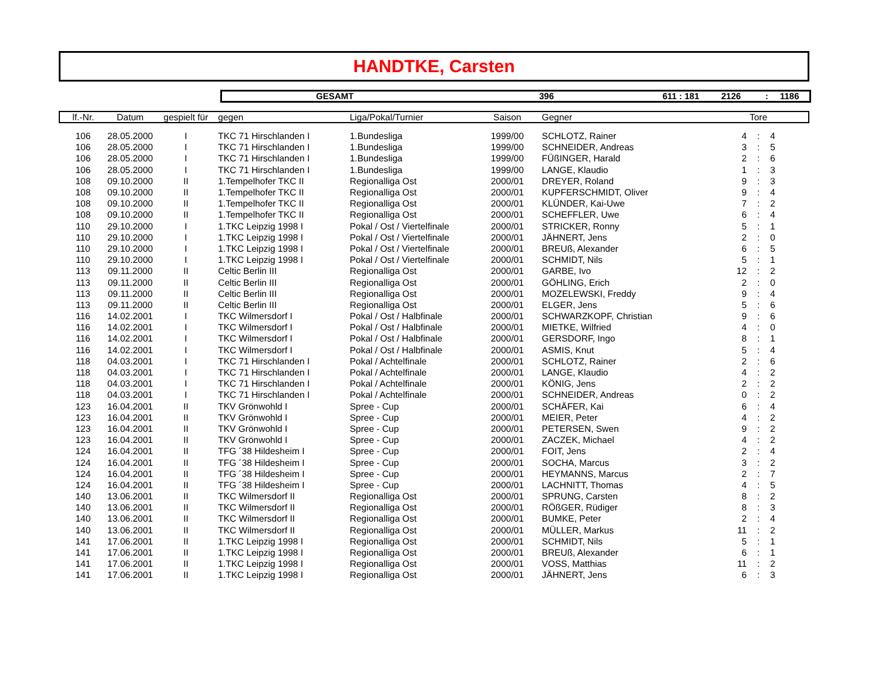HANDTKE, Carsten
GESAMT 396 611 : 181 2126: 1186
| lf.-Nr. | Datum | gespielt für | gegen | Liga/Pokal/Turnier | Saison | Gegner | | Tore | |
| --- | --- | --- | --- | --- | --- | --- | --- | --- | --- |
| 106 | 28.05.2000 | I | TKC 71 Hirschlanden I | 1.Bundesliga | 1999/00 | SCHLOTZ, Rainer | 4 | : | 4 |
| 106 | 28.05.2000 | I | TKC 71 Hirschlanden I | 1.Bundesliga | 1999/00 | SCHNEIDER, Andreas | 3 | : | 5 |
| 106 | 28.05.2000 | I | TKC 71 Hirschlanden I | 1.Bundesliga | 1999/00 | FÜßINGER, Harald | 2 | : | 6 |
| 106 | 28.05.2000 | I | TKC 71 Hirschlanden I | 1.Bundesliga | 1999/00 | LANGE, Klaudio | 1 | : | 3 |
| 108 | 09.10.2000 | II | 1.Tempelhofer TKC II | Regionalliga Ost | 2000/01 | DREYER, Roland | 9 | : | 3 |
| 108 | 09.10.2000 | II | 1.Tempelhofer TKC II | Regionalliga Ost | 2000/01 | KUPFERSCHMIDT, Oliver | 9 | : | 4 |
| 108 | 09.10.2000 | II | 1.Tempelhofer TKC II | Regionalliga Ost | 2000/01 | KLÜNDER, Kai-Uwe | 7 | : | 2 |
| 108 | 09.10.2000 | II | 1.Tempelhofer TKC II | Regionalliga Ost | 2000/01 | SCHEFFLER, Uwe | 6 | : | 4 |
| 110 | 29.10.2000 | I | 1.TKC Leipzig 1998 I | Pokal / Ost / Viertelfinale | 2000/01 | STRICKER, Ronny | 5 | : | 1 |
| 110 | 29.10.2000 | I | 1.TKC Leipzig 1998 I | Pokal / Ost / Viertelfinale | 2000/01 | JÄHNERT, Jens | 2 | : | 0 |
| 110 | 29.10.2000 | I | 1.TKC Leipzig 1998 I | Pokal / Ost / Viertelfinale | 2000/01 | BREUß, Alexander | 6 | : | 5 |
| 110 | 29.10.2000 | I | 1.TKC Leipzig 1998 I | Pokal / Ost / Viertelfinale | 2000/01 | SCHMIDT, Nils | 5 | : | 1 |
| 113 | 09.11.2000 | II | Celtic Berlin III | Regionalliga Ost | 2000/01 | GARBE, Ivo | 12 | : | 2 |
| 113 | 09.11.2000 | II | Celtic Berlin III | Regionalliga Ost | 2000/01 | GÖHLING, Erich | 2 | : | 0 |
| 113 | 09.11.2000 | II | Celtic Berlin III | Regionalliga Ost | 2000/01 | MOZELEWSKI, Freddy | 9 | : | 4 |
| 113 | 09.11.2000 | II | Celtic Berlin III | Regionalliga Ost | 2000/01 | ELGER, Jens | 5 | : | 6 |
| 116 | 14.02.2001 | I | TKC Wilmersdorf I | Pokal / Ost / Halbfinale | 2000/01 | SCHWARZKOPF, Christian | 9 | : | 6 |
| 116 | 14.02.2001 | I | TKC Wilmersdorf I | Pokal / Ost / Halbfinale | 2000/01 | MIETKE, Wilfried | 4 | : | 0 |
| 116 | 14.02.2001 | I | TKC Wilmersdorf I | Pokal / Ost / Halbfinale | 2000/01 | GERSDORF, Ingo | 8 | : | 1 |
| 116 | 14.02.2001 | I | TKC Wilmersdorf I | Pokal / Ost / Halbfinale | 2000/01 | ASMIS, Knut | 5 | : | 4 |
| 118 | 04.03.2001 | I | TKC 71 Hirschlanden I | Pokal / Achtelfinale | 2000/01 | SCHLOTZ, Rainer | 2 | : | 6 |
| 118 | 04.03.2001 | I | TKC 71 Hirschlanden I | Pokal / Achtelfinale | 2000/01 | LANGE, Klaudio | 4 | : | 2 |
| 118 | 04.03.2001 | I | TKC 71 Hirschlanden I | Pokal / Achtelfinale | 2000/01 | KÖNIG, Jens | 2 | : | 2 |
| 118 | 04.03.2001 | I | TKC 71 Hirschlanden I | Pokal / Achtelfinale | 2000/01 | SCHNEIDER, Andreas | 0 | : | 2 |
| 123 | 16.04.2001 | II | TKV Grönwohld I | Spree - Cup | 2000/01 | SCHÄFER, Kai | 6 | : | 4 |
| 123 | 16.04.2001 | II | TKV Grönwohld I | Spree - Cup | 2000/01 | MEIER, Peter | 4 | : | 2 |
| 123 | 16.04.2001 | II | TKV Grönwohld I | Spree - Cup | 2000/01 | PETERSEN, Swen | 9 | : | 2 |
| 123 | 16.04.2001 | II | TKV Grönwohld I | Spree - Cup | 2000/01 | ZACZEK, Michael | 4 | : | 2 |
| 124 | 16.04.2001 | II | TFG ´38 Hildesheim I | Spree - Cup | 2000/01 | FOIT, Jens | 2 | : | 4 |
| 124 | 16.04.2001 | II | TFG ´38 Hildesheim I | Spree - Cup | 2000/01 | SOCHA, Marcus | 3 | : | 2 |
| 124 | 16.04.2001 | II | TFG ´38 Hildesheim I | Spree - Cup | 2000/01 | HEYMANNS, Marcus | 2 | : | 7 |
| 124 | 16.04.2001 | II | TFG ´38 Hildesheim I | Spree - Cup | 2000/01 | LACHNITT, Thomas | 4 | : | 5 |
| 140 | 13.06.2001 | II | TKC Wilmersdorf II | Regionalliga Ost | 2000/01 | SPRUNG, Carsten | 8 | : | 2 |
| 140 | 13.06.2001 | II | TKC Wilmersdorf II | Regionalliga Ost | 2000/01 | RÖßGER, Rüdiger | 8 | : | 3 |
| 140 | 13.06.2001 | II | TKC Wilmersdorf II | Regionalliga Ost | 2000/01 | BUMKE, Peter | 2 | : | 4 |
| 140 | 13.06.2001 | II | TKC Wilmersdorf II | Regionalliga Ost | 2000/01 | MÜLLER, Markus | 11 | : | 2 |
| 141 | 17.06.2001 | II | 1.TKC Leipzig 1998 I | Regionalliga Ost | 2000/01 | SCHMIDT, Nils | 5 | : | 1 |
| 141 | 17.06.2001 | II | 1.TKC Leipzig 1998 I | Regionalliga Ost | 2000/01 | BREUß, Alexander | 6 | : | 1 |
| 141 | 17.06.2001 | II | 1.TKC Leipzig 1998 I | Regionalliga Ost | 2000/01 | VOSS, Matthias | 11 | : | 2 |
| 141 | 17.06.2001 | II | 1.TKC Leipzig 1998 I | Regionalliga Ost | 2000/01 | JÄHNERT, Jens | 6 | : | 3 |